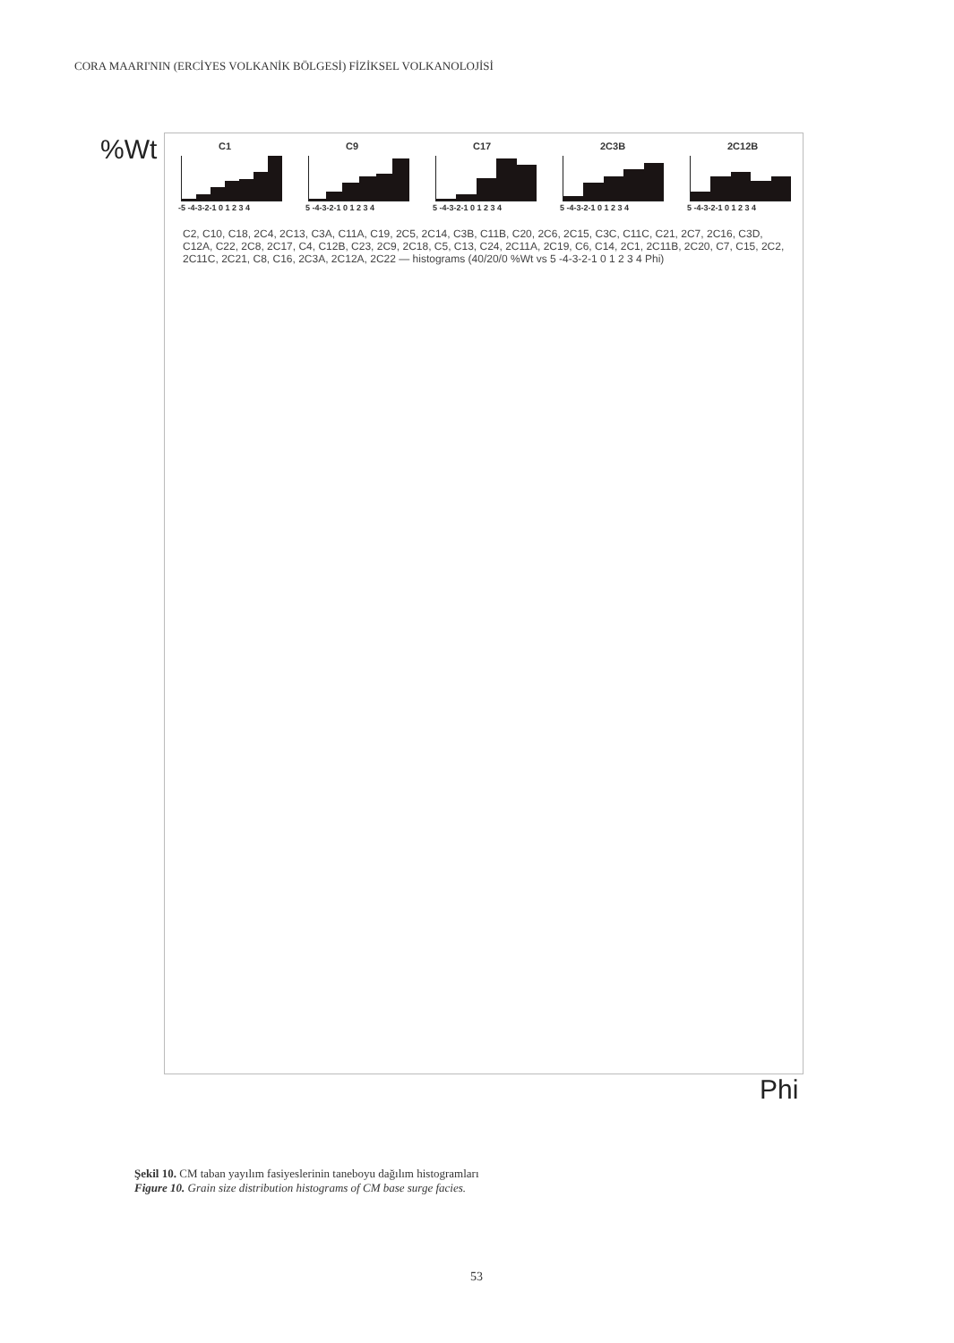CORA MAARI'NIN (ERCİYES VOLKANİK BÖLGESİ) FİZİKSEL VOLKANOLOJİSİ
%Wt
C1
-5 -4-3-2-1 0 1 2 3 4
C9
5 -4-3-2-1 0 1 2 3 4
C17
5 -4-3-2-1 0 1 2 3 4
2C3B
5 -4-3-2-1 0 1 2 3 4
2C12B
5 -4-3-2-1 0 1 2 3 4
C2, C10, C18, 2C4, 2C13, C3A, C11A, C19, 2C5, 2C14, C3B, C11B, C20, 2C6, 2C15, C3C, C11C, C21, 2C7, 2C16, C3D, C12A, C22, 2C8, 2C17, C4, C12B, C23, 2C9, 2C18, C5, C13, C24, 2C11A, 2C19, C6, C14, 2C1, 2C11B, 2C20, C7, C15, 2C2, 2C11C, 2C21, C8, C16, 2C3A, 2C12A, 2C22 — histograms (40/20/0 %Wt vs 5 -4-3-2-1 0 1 2 3 4 Phi)
Phi
Şekil 10. CM taban yayılım fasiyeslerinin taneboyu dağılım histogramları
Figure 10. Grain size distribution histograms of CM base surge facies.
53